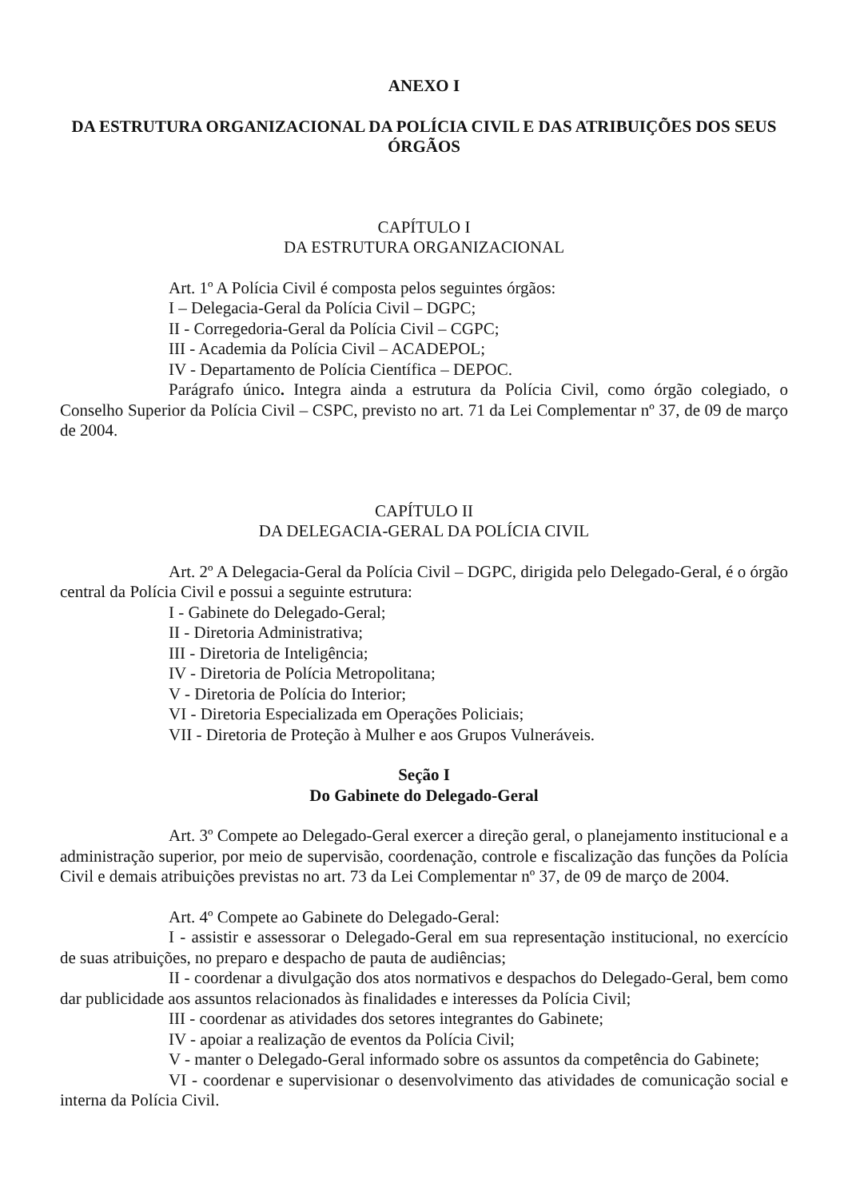ANEXO I
DA ESTRUTURA ORGANIZACIONAL DA POLÍCIA CIVIL E DAS ATRIBUIÇÕES DOS SEUS ÓRGÃOS
CAPÍTULO I
DA ESTRUTURA ORGANIZACIONAL
Art. 1º A Polícia Civil é composta pelos seguintes órgãos:
I – Delegacia-Geral da Polícia Civil – DGPC;
II - Corregedoria-Geral da Polícia Civil – CGPC;
III - Academia da Polícia Civil – ACADEPOL;
IV - Departamento de Polícia Científica – DEPOC.
Parágrafo único. Integra ainda a estrutura da Polícia Civil, como órgão colegiado, o Conselho Superior da Polícia Civil – CSPC, previsto no art. 71 da Lei Complementar nº 37, de 09 de março de 2004.
CAPÍTULO II
DA DELEGACIA-GERAL DA POLÍCIA CIVIL
Art. 2º A Delegacia-Geral da Polícia Civil – DGPC, dirigida pelo Delegado-Geral, é o órgão central da Polícia Civil e possui a seguinte estrutura:
I - Gabinete do Delegado-Geral;
II - Diretoria Administrativa;
III - Diretoria de Inteligência;
IV - Diretoria de Polícia Metropolitana;
V - Diretoria de Polícia do Interior;
VI - Diretoria Especializada em Operações Policiais;
VII - Diretoria de Proteção à Mulher e aos Grupos Vulneráveis.
Seção I
Do Gabinete do Delegado-Geral
Art. 3º Compete ao Delegado-Geral exercer a direção geral, o planejamento institucional e a administração superior, por meio de supervisão, coordenação, controle e fiscalização das funções da Polícia Civil e demais atribuições previstas no art. 73 da Lei Complementar nº 37, de 09 de março de 2004.
Art. 4º Compete ao Gabinete do Delegado-Geral:
I - assistir e assessorar o Delegado-Geral em sua representação institucional, no exercício de suas atribuições, no preparo e despacho de pauta de audiências;
II - coordenar a divulgação dos atos normativos e despachos do Delegado-Geral, bem como dar publicidade aos assuntos relacionados às finalidades e interesses da Polícia Civil;
III - coordenar as atividades dos setores integrantes do Gabinete;
IV - apoiar a realização de eventos da Polícia Civil;
V - manter o Delegado-Geral informado sobre os assuntos da competência do Gabinete;
VI - coordenar e supervisionar o desenvolvimento das atividades de comunicação social e interna da Polícia Civil.